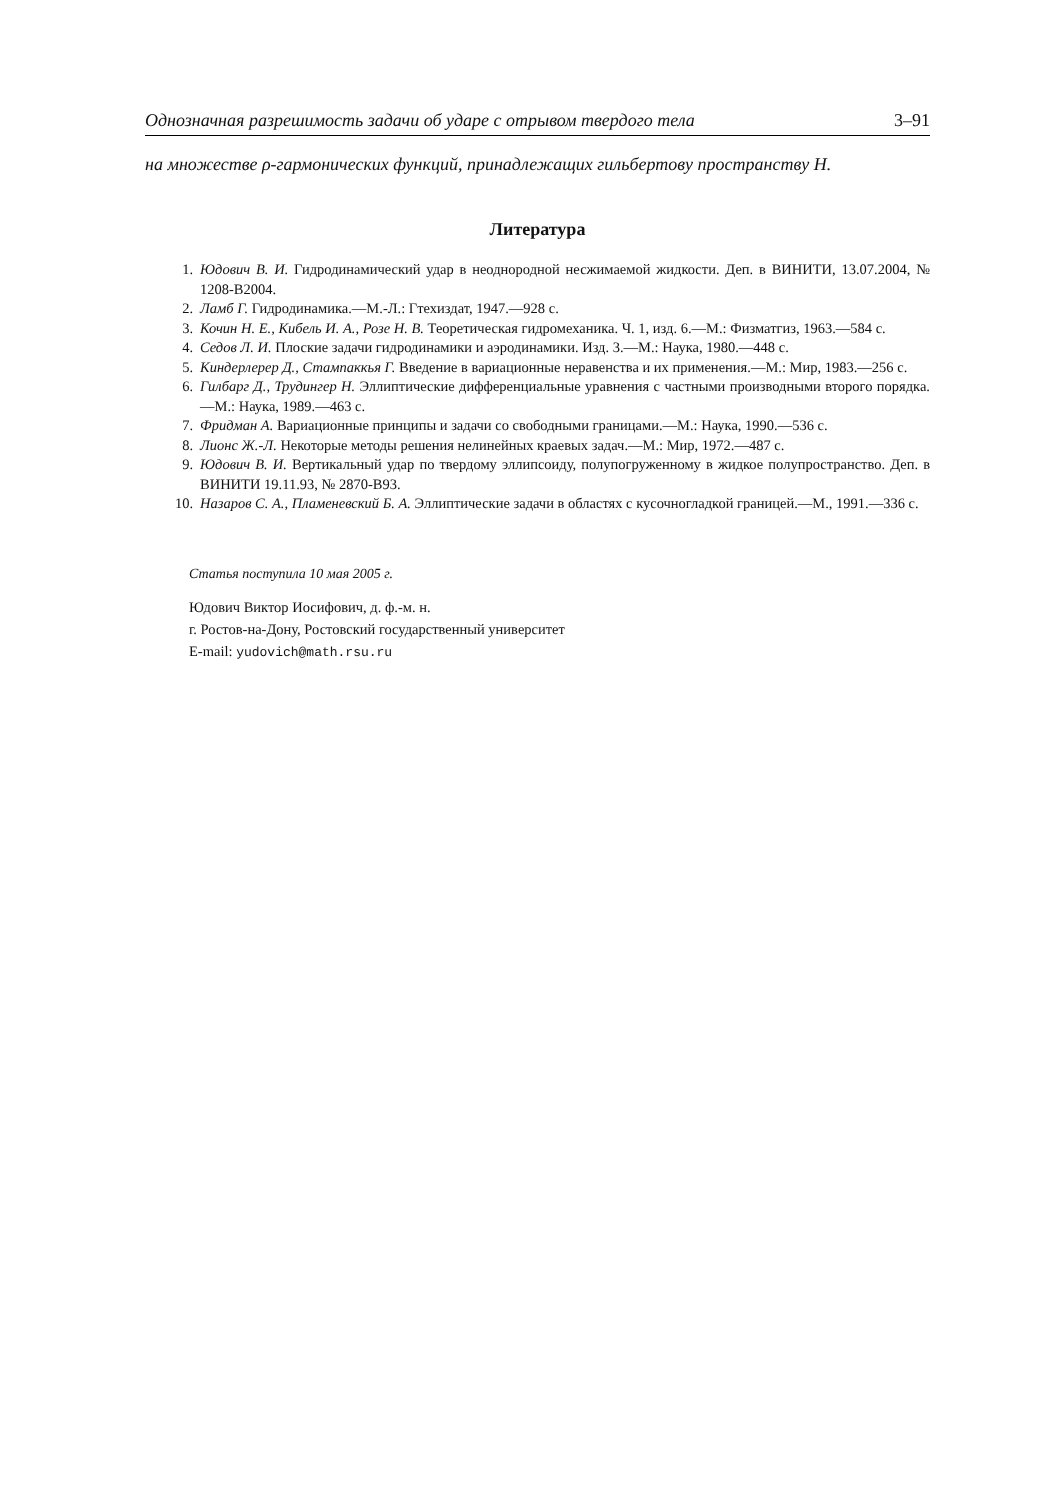Однозначная разрешимость задачи об ударе с отрывом твердого тела 3–91
на множестве ρ-гармонических функций, принадлежащих гильбертову пространству H.
Литература
1. Юдович В. И. Гидродинамический удар в неоднородной несжимаемой жидкости. Деп. в ВИНИТИ, 13.07.2004, № 1208-В2004.
2. Ламб Г. Гидродинамика.—М.-Л.: Гтехиздат, 1947.—928 с.
3. Кочин Н. Е., Кибель И. А., Розе Н. В. Теоретическая гидромеханика. Ч. 1, изд. 6.—М.: Физматгиз, 1963.—584 с.
4. Седов Л. И. Плоские задачи гидродинамики и аэродинамики. Изд. 3.—М.: Наука, 1980.—448 с.
5. Киндерлерер Д., Стампаккья Г. Введение в вариационные неравенства и их применения.—М.: Мир, 1983.—256 с.
6. Гилбарг Д., Трудингер Н. Эллиптические дифференциальные уравнения с частными производными второго порядка.—М.: Наука, 1989.—463 с.
7. Фридман А. Вариационные принципы и задачи со свободными границами.—М.: Наука, 1990.—536 с.
8. Лионс Ж.-Л. Некоторые методы решения нелинейных краевых задач.—М.: Мир, 1972.—487 с.
9. Юдович В. И. Вертикальный удар по твердому эллипсоиду, полупогруженному в жидкое полупространство. Деп. в ВИНИТИ 19.11.93, № 2870-В93.
10. Назаров С. А., Пламеневский Б. А. Эллиптические задачи в областях с кусочногладкой границей.—М., 1991.—336 с.
Статья поступила 10 мая 2005 г.
Юдович Виктор Иосифович, д. ф.-м. н.
г. Ростов-на-Дону, Ростовский государственный университет
E-mail: yudovich@math.rsu.ru